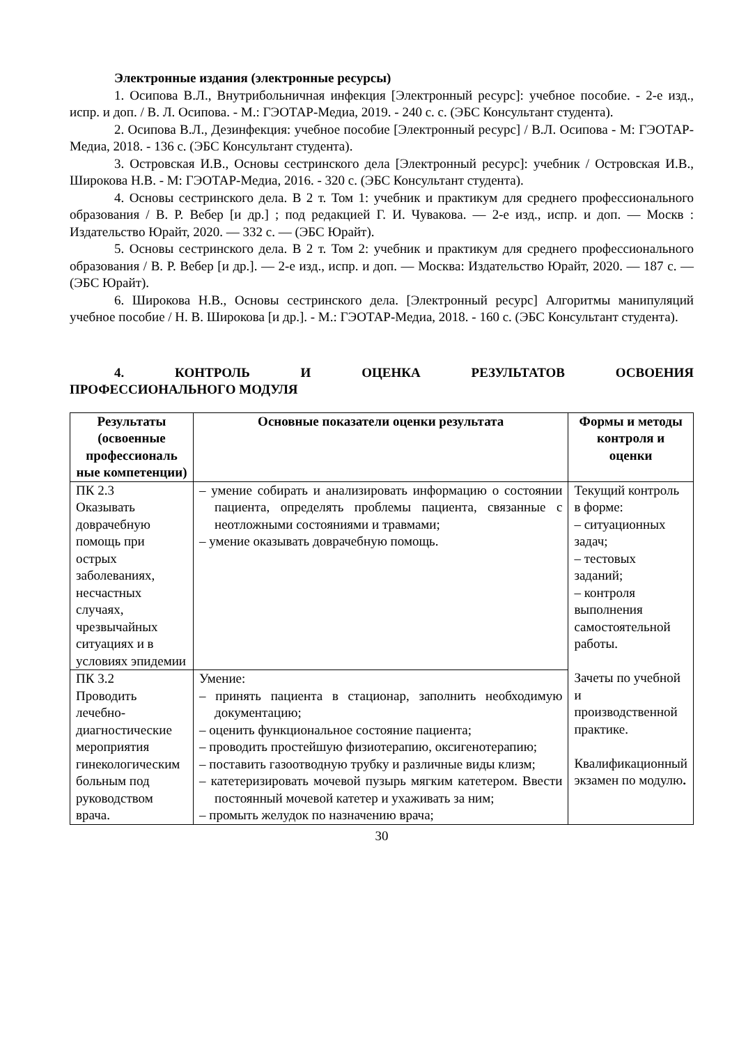Электронные издания (электронные ресурсы)
1. Осипова В.Л., Внутрибольничная инфекция [Электронный ресурс]: учебное пособие. - 2-е изд., испр. и доп. / В. Л. Осипова. - М.: ГЭОТАР-Медиа, 2019. - 240 с. с. (ЭБС Консультант студента).
2. Осипова В.Л., Дезинфекция: учебное пособие [Электронный ресурс] / В.Л. Осипова - М: ГЭОТАР-Медиа, 2018. - 136 с. (ЭБС Консультант студента).
3. Островская И.В., Основы сестринского дела [Электронный ресурс]: учебник / Островская И.В., Широкова Н.В. - М: ГЭОТАР-Медиа, 2016. - 320 с. (ЭБС Консультант студента).
4. Основы сестринского дела. В 2 т. Том 1: учебник и практикум для среднего профессионального образования / В. Р. Вебер [и др.] ; под редакцией Г. И. Чувакова. — 2-е изд., испр. и доп. — Москв : Издательство Юрайт, 2020. — 332 с. — (ЭБС Юрайт).
5. Основы сестринского дела. В 2 т. Том 2: учебник и практикум для среднего профессионального образования / В. Р. Вебер [и др.]. — 2-е изд., испр. и доп. — Москва: Издательство Юрайт, 2020. — 187 с. — (ЭБС Юрайт).
6. Широкова Н.В., Основы сестринского дела. [Электронный ресурс] Алгоритмы манипуляций учебное пособие / Н. В. Широкова [и др.]. - М.: ГЭОТАР-Медиа, 2018. - 160 с. (ЭБС Консультант студента).
4. КОНТРОЛЬ И ОЦЕНКА РЕЗУЛЬТАТОВ ОСВОЕНИЯ
ПРОФЕССИОНАЛЬНОГО МОДУЛЯ
| Результаты (освоенные профессиональ ные компетенции) | Основные показатели оценки результата | Формы и методы контроля и оценки |
| --- | --- | --- |
| ПК 2.3 Оказывать доврачебную помощь при острых заболеваниях, несчастных случаях, чрезвычайных ситуациях и в условиях эпидемии | – умение собирать и анализировать информацию о состоянии пациента, определять проблемы пациента, связанные с неотложными состояниями и травмами; – умение оказывать доврачебную помощь. | Текущий контроль в форме: – ситуационных задач; – тестовых заданий; – контроля выполнения самостоятельной работы. Зачеты по учебной и производственной практике. Квалификационный экзамен по модулю . |
| ПК 3.2 Проводить лечебно-диагностические мероприятия гинекологическим больным под руководством врача. | Умение: – принять пациента в стационар, заполнить необходимую документацию; – оценить функциональное состояние пациента; – проводить простейшую физиотерапию, оксигенотерапию; – поставить газоотводную трубку и различные виды клизм; – катетеризировать мочевой пузырь мягким катетером. Ввести постоянный мочевой катетер и ухаживать за ним; – промыть желудок по назначению врача; | |
30